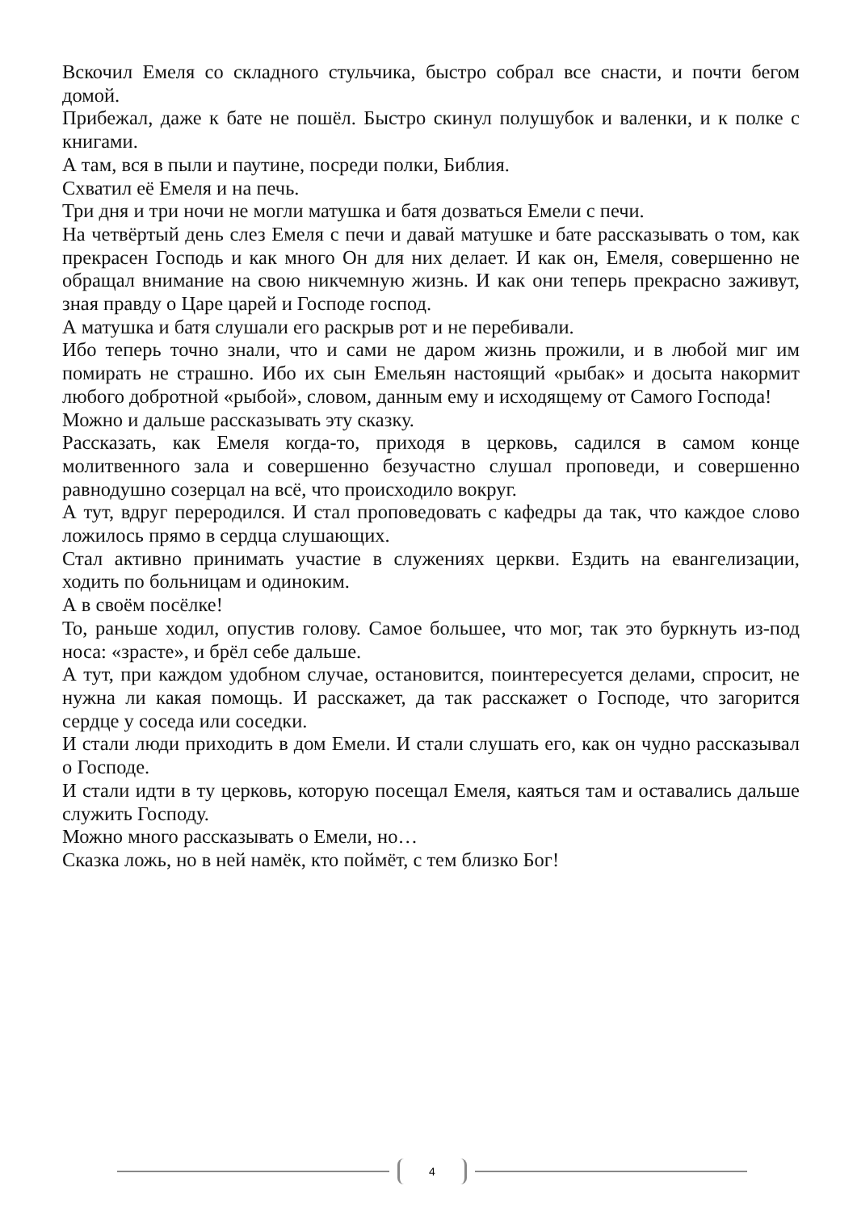Вскочил Емеля со складного стульчика, быстро собрал все снасти, и почти бегом домой.
Прибежал, даже к бате не пошёл. Быстро скинул полушубок и валенки, и к полке с книгами.
А там, вся в пыли и паутине, посреди полки, Библия.
Схватил её Емеля и на печь.
Три дня и три ночи не могли матушка и батя дозваться Емели с печи.
На четвёртый день слез Емеля с печи и давай матушке и бате рассказывать о том, как прекрасен Господь и как много Он для них делает. И как он, Емеля, совершенно не обращал внимание на свою никчемную жизнь. И как они теперь прекрасно заживут, зная правду о Царе царей и Господе господ.
А матушка и батя слушали его раскрыв рот и не перебивали.
Ибо теперь точно знали, что и сами не даром жизнь прожили, и в любой миг им помирать не страшно. Ибо их сын Емельян настоящий «рыбак» и досыта накормит любого добротной «рыбой», словом, данным ему и исходящему от Самого Господа!
Можно и дальше рассказывать эту сказку.
Рассказать, как Емеля когда-то, приходя в церковь, садился в самом конце молитвенного зала и совершенно безучастно слушал проповеди, и совершенно равнодушно созерцал на всё, что происходило вокруг.
А тут, вдруг переродился. И стал проповедовать с кафедры да так, что каждое слово ложилось прямо в сердца слушающих.
Стал активно принимать участие в служениях церкви. Ездить на евангелизации, ходить по больницам и одиноким.
А в своём посёлке!
То, раньше ходил, опустив голову. Самое большее, что мог, так это буркнуть из-под носа: «зрасте», и брёл себе дальше.
А тут, при каждом удобном случае, остановится, поинтересуется делами, спросит, не нужна ли какая помощь. И расскажет, да так расскажет о Господе, что загорится сердце у соседа или соседки.
И стали люди приходить в дом Емели. И стали слушать его, как он чудно рассказывал о Господе.
И стали идти в ту церковь, которую посещал Емеля, каяться там и оставались дальше служить Господу.
Можно много рассказывать о Емели, но…
Сказка ложь, но в ней намёк, кто поймёт, с тем близко Бог!
4